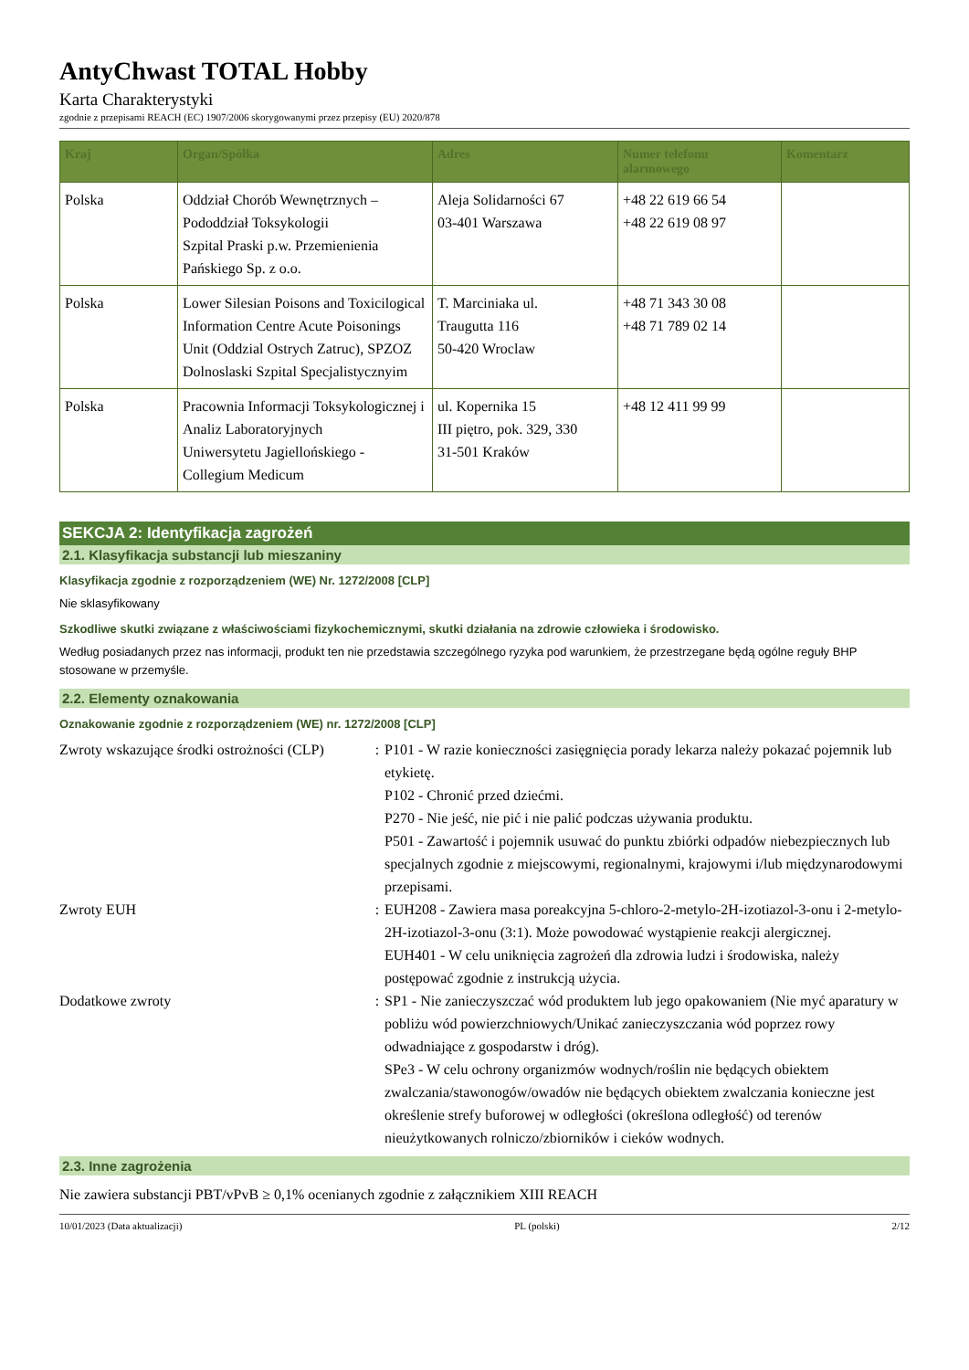AntyChwast TOTAL Hobby
Karta Charakterystyki
zgodnie z przepisami REACH (EC) 1907/2006 skorygowanymi przez przepisy (EU) 2020/878
| Kraj | Organ/Spółka | Adres | Numer telefonu alarmowego | Komentarz |
| --- | --- | --- | --- | --- |
| Polska | Oddział Chorób Wewnętrznych – Pododdział Toksykologii Szpital Praski p.w. Przemienienia Pańskiego Sp. z o.o. | Aleja Solidarności 67 03-401 Warszawa | +48 22 619 66 54 +48 22 619 08 97 | |
| Polska | Lower Silesian Poisons and Toxicilogical Information Centre Acute Poisonings Unit (Oddzial Ostrych Zatruc), SPZOZ Dolnoslaski Szpital Specjalistycznyim | T. Marciniaka ul. Traugutta 116 50-420 Wroclaw | +48 71 343 30 08 +48 71 789 02 14 | |
| Polska | Pracownia Informacji Toksykologicznej i Analiz Laboratoryjnych Uniwersytetu Jagiellońskiego - Collegium Medicum | ul. Kopernika 15 III piętro, pok. 329, 330 31-501 Kraków | +48 12 411 99 99 | |
SEKCJA 2: Identyfikacja zagrożeń
2.1. Klasyfikacja substancji lub mieszaniny
Klasyfikacja zgodnie z rozporządzeniem (WE) Nr. 1272/2008 [CLP]
Nie sklasyfikowany
Szkodliwe skutki związane z właściwościami fizykochemicznymi, skutki działania na zdrowie człowieka i środowisko.
Według posiadanych przez nas informacji, produkt ten nie przedstawia szczególnego ryzyka pod warunkiem, że przestrzegane będą ogólne reguły BHP stosowane w przemyśle.
2.2. Elementy oznakowania
Oznakowanie zgodnie z rozporządzeniem (WE) nr. 1272/2008 [CLP]
Zwroty wskazujące środki ostrożności (CLP)
: P101 - W razie konieczności zasięgnięcia porady lekarza należy pokazać pojemnik lub etykietę.
P102 - Chronić przed dziećmi.
P270 - Nie jeść, nie pić i nie palić podczas używania produktu.
P501 - Zawartość i pojemnik usuwać do punktu zbiórki odpadów niebezpiecznych lub specjalnych zgodnie z miejscowymi, regionalnymi, krajowymi i/lub międzynarodowymi przepisami.
Zwroty EUH : EUH208 - Zawiera masa poreakcyjna 5-chloro-2-metylo-2H-izotiazol-3-onu i 2-metylo-2H-izotiazol-3-onu (3:1). Może powodować wystąpienie reakcji alergicznej.
EUH401 - W celu uniknięcia zagrożeń dla zdrowia ludzi i środowiska, należy postępować zgodnie z instrukcją użycia.
Dodatkowe zwroty : SP1 - Nie zanieczyszczać wód produktem lub jego opakowaniem (Nie myć aparatury w pobliżu wód powierzchniowych/Unikać zanieczyszczania wód poprzez rowy odwadniające z gospodarstw i dróg).
SPe3 - W celu ochrony organizmów wodnych/roślin nie będących obiektem zwalczania/stawonogów/owadów nie będących obiektem zwalczania konieczne jest określenie strefy buforowej w odległości (określona odległość) od terenów nieużytkowanych rolniczo/zbiorników i cieków wodnych.
2.3. Inne zagrożenia
Nie zawiera substancji PBT/vPvB ≥ 0,1% ocenianych zgodnie z załącznikiem XIII REACH
10/01/2023 (Data aktualizacji) PL (polski) 2/12